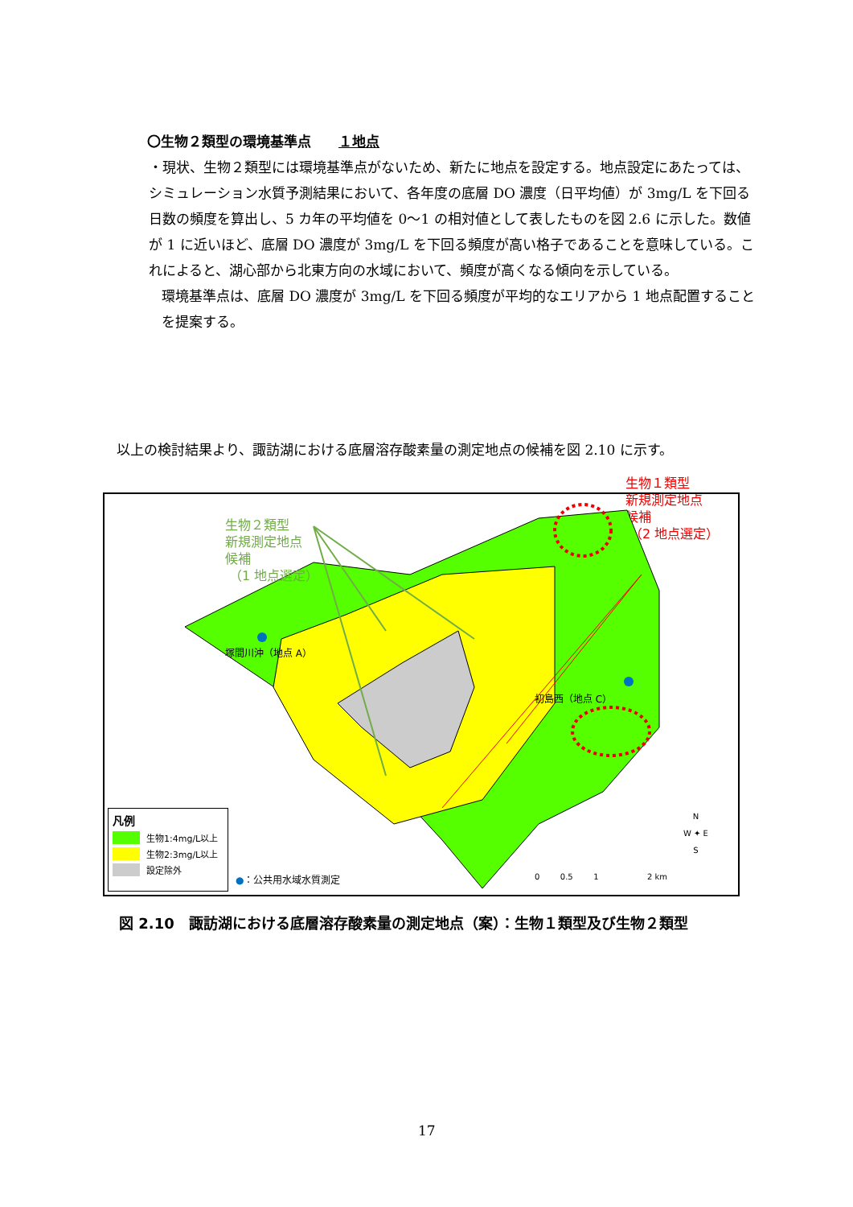〇生物２類型の環境基準点　　１地点
・現状、生物２類型には環境基準点がないため、新たに地点を設定する。地点設定にあたっては、シミュレーション水質予測結果において、各年度の底層 DO 濃度（日平均値）が 3mg/L を下回る日数の頻度を算出し、5 カ年の平均値を 0～1 の相対値として表したものを図 2.6 に示した。数値が 1 に近いほど、底層 DO 濃度が 3mg/L を下回る頻度が高い格子であることを意味している。これによると、湖心部から北東方向の水域において、頻度が高くなる傾向を示している。
環境基準点は、底層 DO 濃度が 3mg/L を下回る頻度が平均的なエリアから 1 地点配置することを提案する。
以上の検討結果より、諏訪湖における底層溶存酸素量の測定地点の候補を図 2.10 に示す。
生物１類型
新規測定地点
候補
（2 地点選定）
生物２類型
新規測定地点
候補
（1 地点選定）
塚間川沖（地点 A）
初島西（地点 C）
凡例
生物1:4mg/L以上
生物2:3mg/L以上
設定除外
●：公共用水域水質測定
0 0.5 1 2 km
N
W ✦ E
S
図 2.10　諏訪湖における底層溶存酸素量の測定地点（案）：生物１類型及び生物２類型
17